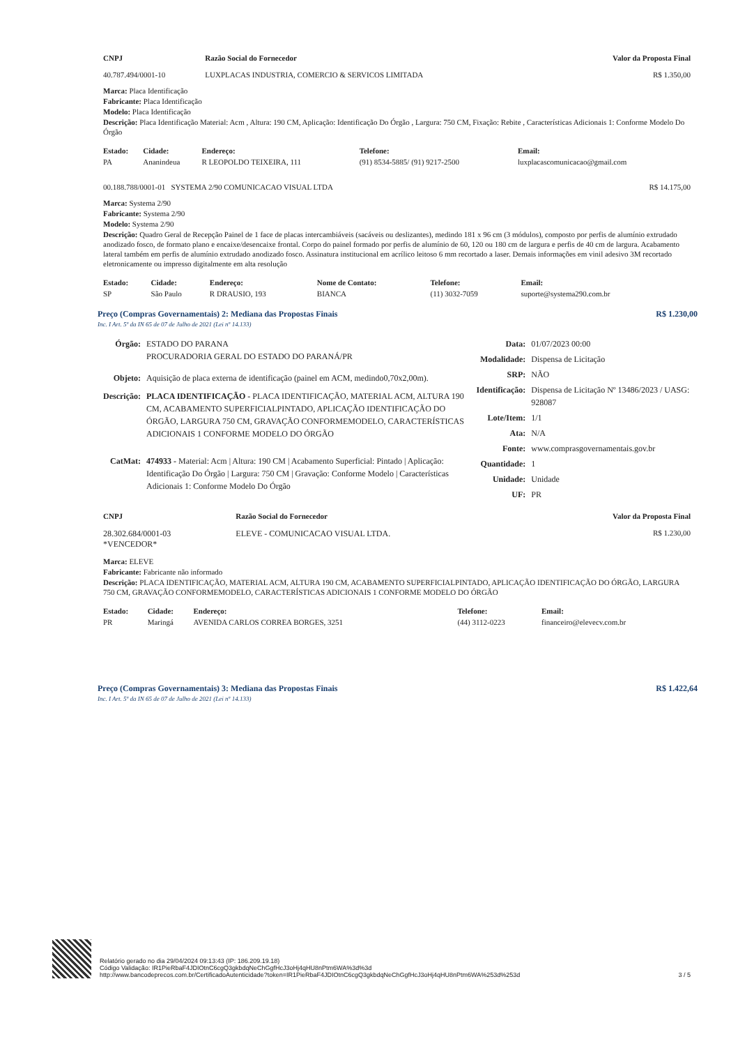| CNPJ | Razão Social do Fornecedor | Valor da Proposta Final |
| --- | --- | --- |
| 40.787.494/0001-10 | LUXPLACAS INDUSTRIA, COMERCIO & SERVICOS LIMITADA | R$ 1.350,00 |
Marca: Placa Identificação
Fabricante: Placa Identificação
Modelo: Placa Identificação
Descrição: Placa Identificação Material: Acm , Altura: 190 CM, Aplicação: Identificação Do Órgão , Largura: 750 CM, Fixação: Rebite , Características Adicionais 1: Conforme Modelo Do Órgão
| Estado: | Cidade: | Endereço: | Telefone: | Email: |
| --- | --- | --- | --- | --- |
| PA | Ananindeua | R LEOPOLDO TEIXEIRA, 111 | (91) 8534-5885/ (91) 9217-2500 | luxplacascomunicacao@gmail.com |
| 00.188.788/0001-01 SYSTEMA 2/90 COMUNICACAO VISUAL LTDA | R$ 14.175,00 |
Marca: Systema 2/90
Fabricante: Systema 2/90
Modelo: Systema 2/90
Descrição: Quadro Geral de Recepção Painel de 1 face de placas intercambiáveis (sacáveis ou deslizantes), medindo 181 x 96 cm (3 módulos), composto por perfis de alumínio extrudado anodizado fosco, de formato plano e encaixe/desencaixe frontal. Corpo do painel formado por perfis de alumínio de 60, 120 ou 180 cm de largura e perfis de 40 cm de largura. Acabamento lateral também em perfis de alumínio extrudado anodizado fosco. Assinatura institucional em acrílico leitoso 6 mm recortado a laser. Demais informações em vinil adesivo 3M recortado eletronicamente ou impresso digitalmente em alta resolução
| Estado: | Cidade: | Endereço: | Nome de Contato: | Telefone: | Email: |
| --- | --- | --- | --- | --- | --- |
| SP | São Paulo | R DRAUSIO, 193 | BIANCA | (11) 3032-7059 | suporte@systema290.com.br |
Preço (Compras Governamentais) 2: Mediana das Propostas Finais R$ 1.230,00
Inc. I Art. 5º da IN 65 de 07 de Julho de 2021 (Lei nº 14.133)
| Órgão: | ESTADO DO PARANA PROCURADORIA GERAL DO ESTADO DO PARANÁ/PR |
| Objeto: | Aquisição de placa externa de identificação (painel em ACM, medindo0,70x2,00m). |
| Descrição: | PLACA IDENTIFICAÇÃO - PLACA IDENTIFICAÇÃO, MATERIAL ACM, ALTURA 190 CM, ACABAMENTO SUPERFICIALPINTADO, APLICAÇÃO IDENTIFICAÇÃO DO ÓRGÃO, LARGURA 750 CM, GRAVAÇÃO CONFORMEMODELO, CARACTERÍSTICAS ADICIONAIS 1 CONFORME MODELO DO ÓRGÃO |
| CatMat: | 474933 - Material: Acm / Altura: 190 CM / Acabamento Superficial: Pintado / Aplicação: Identificação Do Órgão / Largura: 750 CM / Gravação: Conforme Modelo / Características Adicionais 1: Conforme Modelo Do Órgão |
| Data: | 01/07/2023 00:00 |
| Modalidade: | Dispensa de Licitação |
| SRP: | NÃO |
| Identificação: | Dispensa de Licitação Nº 13486/2023 / UASG: 928087 |
| Lote/Item: | 1/1 |
| Ata: | N/A |
| Fonte: | www.comprasgovernamentais.gov.br |
| Quantidade: | 1 |
| Unidade: | Unidade |
| UF: | PR |
| CNPJ | Razão Social do Fornecedor | Valor da Proposta Final |
| --- | --- | --- |
| 28.302.684/0001-03 *VENCEDOR* | ELEVE - COMUNICACAO VISUAL LTDA. | R$ 1.230,00 |
Marca: ELEVE
Fabricante: Fabricante não informado
Descrição: PLACA IDENTIFICAÇÃO, MATERIAL ACM, ALTURA 190 CM, ACABAMENTO SUPERFICIALPINTADO, APLICAÇÃO IDENTIFICAÇÃO DO ÓRGÃO, LARGURA 750 CM, GRAVAÇÃO CONFORMEMODELO, CARACTERÍSTICAS ADICIONAIS 1 CONFORME MODELO DO ÓRGÃO
| Estado: | Cidade: | Endereço: | Telefone: | Email: |
| --- | --- | --- | --- | --- |
| PR | Maringá | AVENIDA CARLOS CORREA BORGES, 3251 | (44) 3112-0223 | financeiro@elevecv.com.br |
Preço (Compras Governamentais) 3: Mediana das Propostas Finais R$ 1.422,64
Inc. I Art. 5º da IN 65 de 07 de Julho de 2021 (Lei nº 14.133)
Relatório gerado no dia 29/04/2024 09:13:43 (IP: 186.209.19.18)
Código Validação: IR1PieRbaF4JDIOtnC6cgQ3gkbdqNeChGgfHcJ3oHj4qHU8nPtm6WA%3d%3d
http://www.bancodeprecos.com.br/CertificadoAutenticidade?token=IR1PieRbaF4JDIOtnC6cgQ3gkbdqNeChGgfHcJ3oHj4qHU8nPtm6WA%253d%253d
3 / 5